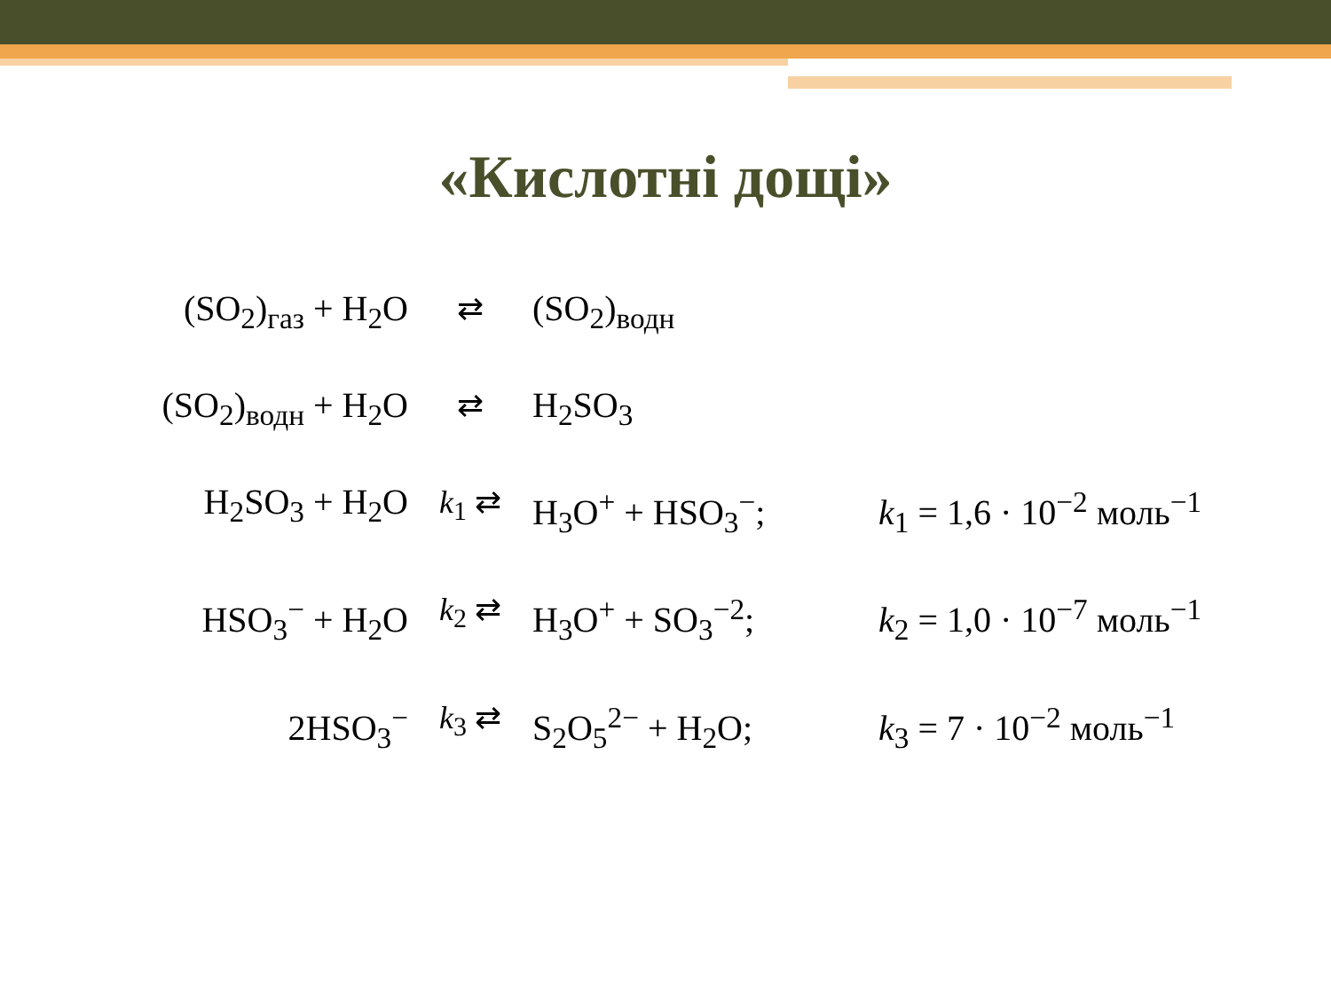«Кислотні дощі»
(SO<sub>2</sub>)<sub>газ</sub> + H<sub>2</sub>O ⇄ (SO<sub>2</sub>)<sub>водн</sub>
(SO<sub>2</sub>)<sub>водн</sub> + H<sub>2</sub>O ⇄ H<sub>2</sub>SO<sub>3</sub>
H<sub>2</sub>SO<sub>3</sub> + H<sub>2</sub>O k<sub>1</sub> ⇄ H<sub>3</sub>O<sup>+</sup> + HSO<sub>3</sub><sup>−</sup>; k<sub>1</sub> = 1,6 · 10<sup>−2</sup> моль<sup>−1</sup>
HSO<sub>3</sub><sup>−</sup> + H<sub>2</sub>O k<sub>2</sub> ⇄ H<sub>3</sub>O<sup>+</sup> + SO<sub>3</sub><sup>−2</sup>; k<sub>2</sub> = 1,0 · 10<sup>−7</sup> моль<sup>−1</sup>
2HSO<sub>3</sub><sup>−</sup> k<sub>3</sub> ⇄ S<sub>2</sub>O<sub>5</sub><sup>2−</sup> + H<sub>2</sub>O; k<sub>3</sub> = 7 · 10<sup>−2</sup> моль<sup>−1</sup>